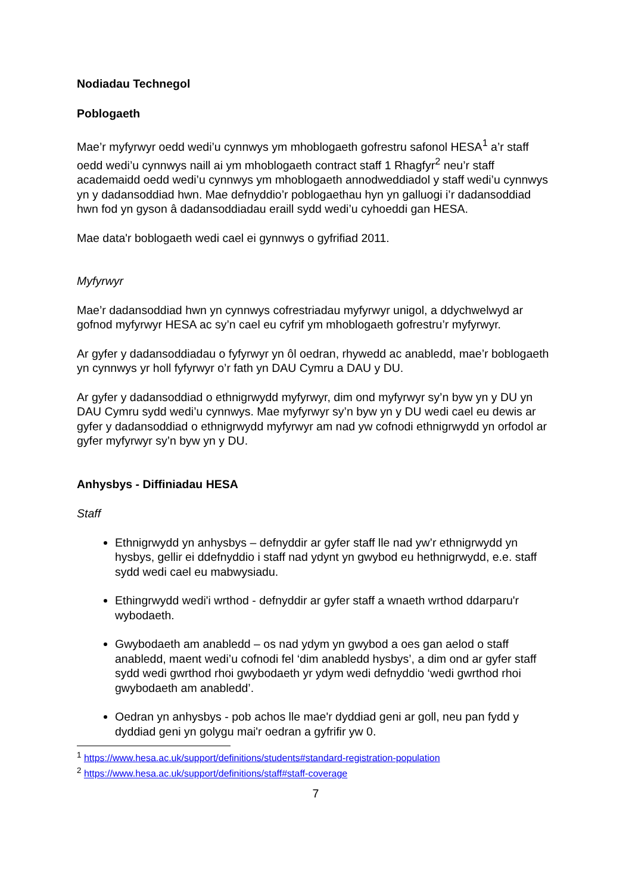Nodiadau Technegol
Poblogaeth
Mae’r myfyrwyr oedd wedi’u cynnwys ym mhoblogaeth gofrestru safonol HESA<sup>1</sup> a’r staff oedd wedi’u cynnwys naill ai ym mhoblogaeth contract staff 1 Rhagfyr<sup>2</sup> neu’r staff academaidd oedd wedi’u cynnwys ym mhoblogaeth annodweddiadol y staff wedi’u cynnwys yn y dadansoddiad hwn. Mae defnyddio’r poblogaethau hyn yn galluogi i’r dadansoddiad hwn fod yn gyson â dadansoddiadau eraill sydd wedi’u cyhoeddi gan HESA.
Mae data'r boblogaeth wedi cael ei gynnwys o gyfrifiad 2011.
Myfyrwyr
Mae’r dadansoddiad hwn yn cynnwys cofrestriadau myfyrwyr unigol, a ddychwelwyd ar gofnod myfyrwyr HESA ac sy’n cael eu cyfrif ym mhoblogaeth gofrestru’r myfyrwyr.
Ar gyfer y dadansoddiadau o fyfyrwyr yn ôl oedran, rhywedd ac anabledd, mae’r boblogaeth yn cynnwys yr holl fyfyrwyr o’r fath yn DAU Cymru a DAU y DU.
Ar gyfer y dadansoddiad o ethnigrwydd myfyrwyr, dim ond myfyrwyr sy’n byw yn y DU yn DAU Cymru sydd wedi’u cynnwys. Mae myfyrwyr sy’n byw yn y DU wedi cael eu dewis ar gyfer y dadansoddiad o ethnigrwydd myfyrwyr am nad yw cofnodi ethnigrwydd yn orfodol ar gyfer myfyrwyr sy’n byw yn y DU.
Anhysbys - Diffiniadau HESA
Staff
Ethnigrwydd yn anhysbys – defnyddir ar gyfer staff lle nad yw’r ethnigrwydd yn hysbys, gellir ei ddefnyddio i staff nad ydynt yn gwybod eu hethnigrwydd, e.e. staff sydd wedi cael eu mabwysiadu.
Ethingrwydd wedi'i wrthod - defnyddir ar gyfer staff a wnaeth wrthod ddarparu'r wybodaeth.
Gwybodaeth am anabledd – os nad ydym yn gwybod a oes gan aelod o staff anabledd, maent wedi’u cofnodi fel ‘dim anabledd hysbys’, a dim ond ar gyfer staff sydd wedi gwrthod rhoi gwybodaeth yr ydym wedi defnyddio ‘wedi gwrthod rhoi gwybodaeth am anabledd’.
Oedran yn anhysbys - pob achos lle mae'r dyddiad geni ar goll, neu pan fydd y dyddiad geni yn golygu mai'r oedran a gyfrifir yw 0.
<sup>1</sup> https://www.hesa.ac.uk/support/definitions/students#standard-registration-population
<sup>2</sup> https://www.hesa.ac.uk/support/definitions/staff#staff-coverage
7